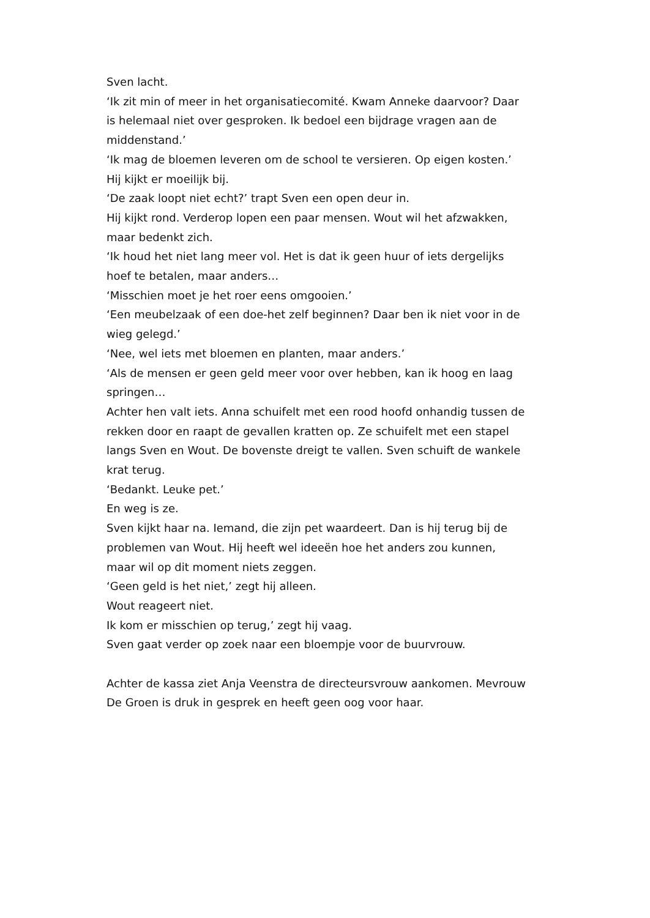Sven lacht.
‘Ik zit min of meer in het organisatiecomité. Kwam Anneke daarvoor? Daar is helemaal niet over gesproken. Ik bedoel een bijdrage vragen aan de middenstand.’
‘Ik mag de bloemen leveren om de school te versieren. Op eigen kosten.’
Hij kijkt er moeilijk bij.
‘De zaak loopt niet echt?’ trapt Sven een open deur in.
Hij kijkt rond. Verderop lopen een paar mensen. Wout wil het afzwakken, maar bedenkt zich.
‘Ik houd het niet lang meer vol. Het is dat ik geen huur of iets dergelijks hoef te betalen, maar anders…
‘Misschien moet je het roer eens omgooien.’
‘Een meubelzaak of een doe-het zelf beginnen? Daar ben ik niet voor in de wieg gelegd.’
‘Nee, wel iets met bloemen en planten, maar anders.’
‘Als de mensen er geen geld meer voor over hebben, kan ik hoog en laag springen…
Achter hen valt iets. Anna schuifelt met een rood hoofd onhandig tussen de rekken door en raapt de gevallen kratten op. Ze schuifelt met een stapel langs Sven en Wout. De bovenste dreigt te vallen. Sven schuift de wankele krat terug.
‘Bedankt. Leuke pet.’
En weg is ze.
Sven kijkt haar na. Iemand, die zijn pet waardeert. Dan is hij terug bij de problemen van Wout. Hij heeft wel ideeën hoe het anders zou kunnen, maar wil op dit moment niets zeggen.
‘Geen geld is het niet,’ zegt hij alleen.
Wout reageert niet.
Ik kom er misschien op terug,’ zegt hij vaag.
Sven gaat verder op zoek naar een bloempje voor de buurvrouw.
Achter de kassa ziet Anja Veenstra de directeursvrouw aankomen. Mevrouw De Groen is druk in gesprek en heeft geen oog voor haar.